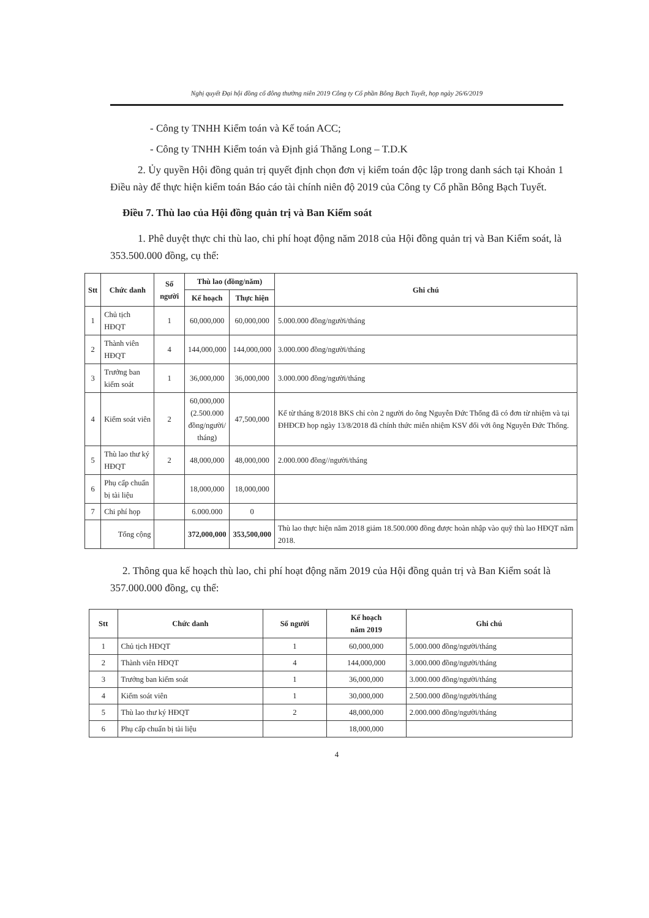Nghị quyết Đại hội đồng cổ đông thường niên 2019 Công ty Cổ phần Bông Bạch Tuyết, họp ngày 26/6/2019
- Công ty TNHH Kiểm toán và Kế toán ACC;
- Công ty TNHH Kiểm toán và Định giá Thăng Long – T.D.K
2. Ủy quyền Hội đồng quản trị quyết định chọn đơn vị kiểm toán độc lập trong danh sách tại Khoản 1 Điều này để thực hiện kiểm toán Báo cáo tài chính niên độ 2019 của Công ty Cổ phần Bông Bạch Tuyết.
Điều 7. Thù lao của Hội đồng quản trị và Ban Kiểm soát
1. Phê duyệt thực chi thù lao, chi phí hoạt động năm 2018 của Hội đồng quản trị và Ban Kiểm soát, là 353.500.000 đồng, cụ thể:
| Stt | Chức danh | Số người | Thù lao (đồng/năm) | | Ghi chú |
| --- | --- | --- | --- | --- | --- |
| | | | Kế hoạch | Thực hiện | |
| 1 | Chủ tịch HĐQT | 1 | 60,000,000 | 60,000,000 | 5.000.000 đồng/người/tháng |
| 2 | Thành viên HĐQT | 4 | 144,000,000 | 144,000,000 | 3.000.000 đồng/người/tháng |
| 3 | Trưởng ban kiểm soát | 1 | 36,000,000 | 36,000,000 | 3.000.000 đồng/người/tháng |
| 4 | Kiểm soát viên | 2 | 60,000,000 (2.500.000 đồng/người/ tháng) | 47,500,000 | Kể từ tháng 8/2018 BKS chỉ còn 2 người do ông Nguyễn Đức Thống đã có đơn từ nhiệm và tại ĐHĐCĐ họp ngày 13/8/2018 đã chính thức miễn nhiệm KSV đối với ông Nguyễn Đức Thống. |
| 5 | Thù lao thư ký HĐQT | 2 | 48,000,000 | 48,000,000 | 2.000.000 đồng//người/tháng |
| 6 | Phụ cấp chuẩn bị tài liệu | | 18,000,000 | 18,000,000 | |
| 7 | Chi phí họp | | 6.000.000 | 0 | |
| | Tổng cộng | | 372,000,000 | 353,500,000 | Thù lao thực hiện năm 2018 giảm 18.500.000 đồng được hoàn nhập vào quỹ thù lao HĐQT năm 2018. |
2. Thông qua kế hoạch thù lao, chi phí hoạt động năm 2019 của Hội đồng quản trị và Ban Kiểm soát là 357.000.000 đồng, cụ thể:
| Stt | Chức danh | Số người | Kế hoạch năm 2019 | Ghi chú |
| --- | --- | --- | --- | --- |
| 1 | Chủ tịch HĐQT | 1 | 60,000,000 | 5.000.000 đồng/người/tháng |
| 2 | Thành viên HĐQT | 4 | 144,000,000 | 3.000.000 đồng/người/tháng |
| 3 | Trưởng ban kiểm soát | 1 | 36,000,000 | 3.000.000 đồng/người/tháng |
| 4 | Kiểm soát viên | 1 | 30,000,000 | 2.500.000 đồng/người/tháng |
| 5 | Thù lao thư ký HĐQT | 2 | 48,000,000 | 2.000.000 đồng/người/tháng |
| 6 | Phụ cấp chuẩn bị tài liệu | | 18,000,000 | |
4